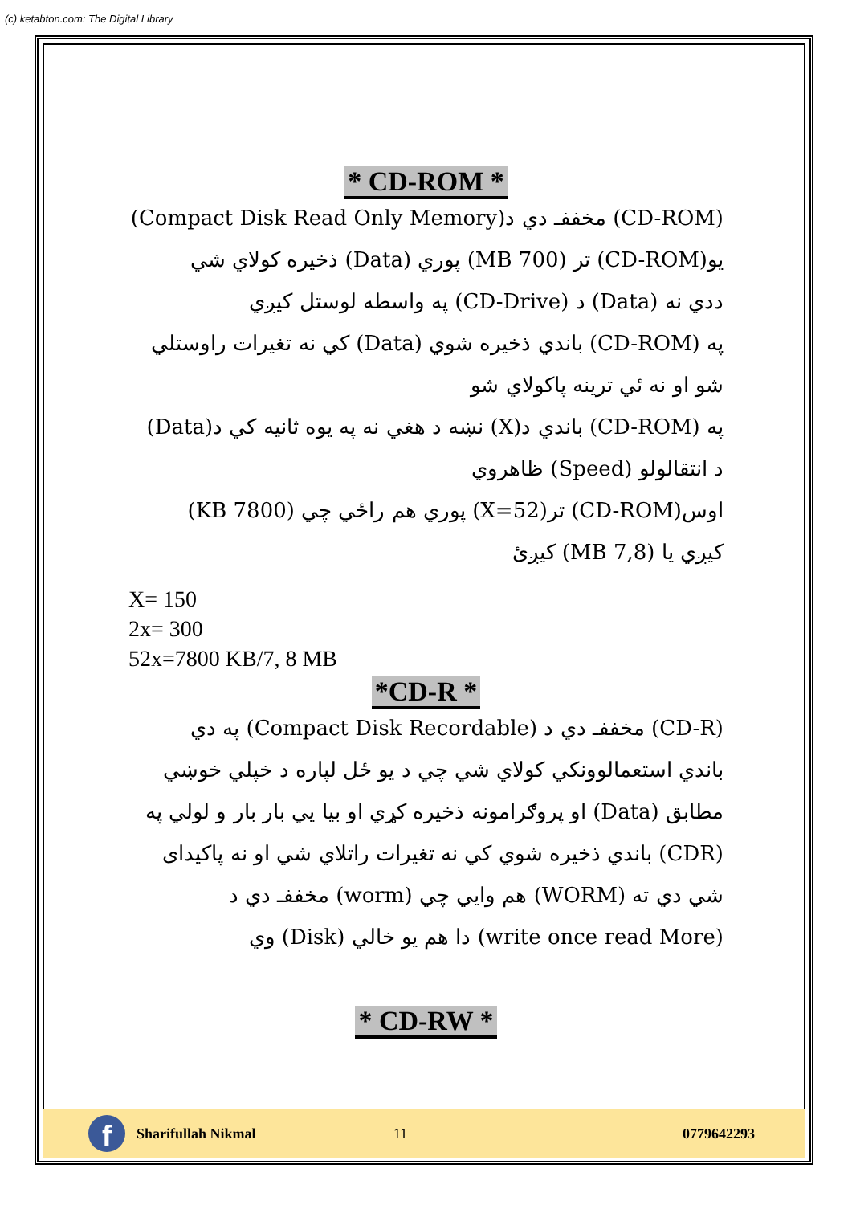(c) ketabton.com: The Digital Library
* CD-ROM *
(CD-ROM) مخففـ دي د(Compact Disk Read Only Memory)
يو(CD-ROM) تر (700 MB) پوري (Data) ذخيره كولاي شي
ددي نه (Data) د (CD-Drive) په واسطه لوستل كيږي
په (CD-ROM) باندي ذخيره شوي (Data) كي نه تغيرات راوستلي
شو او نه ئي ترينه پاكولاي شو
په (CD-ROM) باندي د(X) نښه د هغي نه په يوه ثانيه كي د(Data)
د انتقالولو (Speed) ظاهروي
اوس(CD-ROM) تر(X=52) پوري هم راځي چي (7800 KB)
كيږي يا (7,8 MB) كيږئ
X= 150
2x= 300
52x=7800 KB/7, 8 MB
*CD-R *
(CD-R) مخففـ دي د (Compact Disk Recordable) په دي
باندي استعمالوونكي كولاي شي چي د يو ځل لپاره د خپلي خوښي
مطابق (Data) او پروګرامونه ذخيره كړي او بيا يي بار بار و لولي په
(CDR) باندي ذخيره شوي كي نه تغيرات راتلاي شي او نه پاكيداى
شي دي ته (WORM) هم وايي چي (worm) مخففـ دي د
(write once read More) دا هم يو خالي (Disk) وي
* CD-RW *
f
Sharifullah Nikmal 11 0779642293